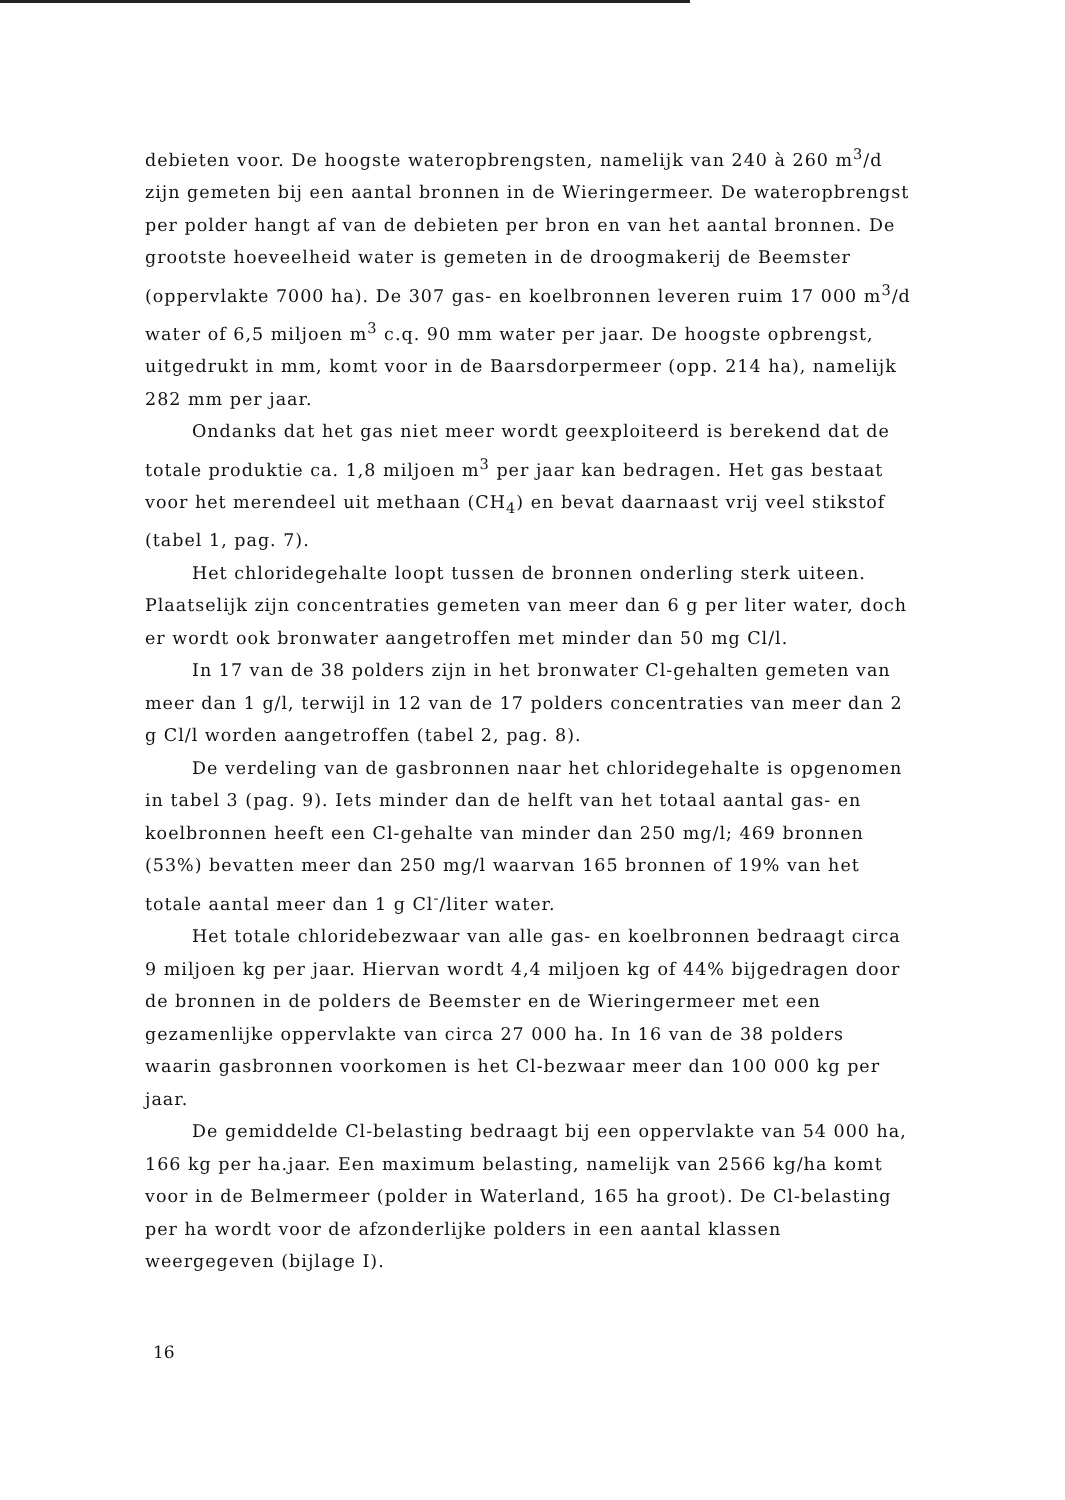debieten voor. De hoogste wateropbrengsten, namelijk van 240 à 260 m<sup>3</sup>/d zijn gemeten bij een aantal bronnen in de Wieringermeer. De wateropbrengst per polder hangt af van de debieten per bron en van het aantal bronnen. De grootste hoeveelheid water is gemeten in de droogmakerij de Beemster (oppervlakte 7000 ha). De 307 gas- en koelbronnen leveren ruim 17 000 m<sup>3</sup>/d water of 6,5 miljoen m<sup>3</sup> c.q. 90 mm water per jaar. De hoogste opbrengst, uitgedrukt in mm, komt voor in de Baarsdorpermeer (opp. 214 ha), namelijk 282 mm per jaar.
Ondanks dat het gas niet meer wordt geexploiteerd is berekend dat de totale produktie ca. 1,8 miljoen m<sup>3</sup> per jaar kan bedragen. Het gas bestaat voor het merendeel uit methaan (CH<sub>4</sub>) en bevat daarnaast vrij veel stikstof (tabel 1, pag. 7).
Het chloridegehalte loopt tussen de bronnen onderling sterk uiteen. Plaatselijk zijn concentraties gemeten van meer dan 6 g per liter water, doch er wordt ook bronwater aangetroffen met minder dan 50 mg Cl/l.
In 17 van de 38 polders zijn in het bronwater Cl-gehalten gemeten van meer dan 1 g/l, terwijl in 12 van de 17 polders concentraties van meer dan 2 g Cl/l worden aangetroffen (tabel 2, pag. 8).
De verdeling van de gasbronnen naar het chloridegehalte is opgenomen in tabel 3 (pag. 9). Iets minder dan de helft van het totaal aantal gas- en koelbronnen heeft een Cl-gehalte van minder dan 250 mg/l; 469 bronnen (53%) bevatten meer dan 250 mg/l waarvan 165 bronnen of 19% van het totale aantal meer dan 1 g Cl<sup>-</sup>/liter water.
Het totale chloridebezwaar van alle gas- en koelbronnen bedraagt circa 9 miljoen kg per jaar. Hiervan wordt 4,4 miljoen kg of 44% bijgedragen door de bronnen in de polders de Beemster en de Wieringermeer met een gezamenlijke oppervlakte van circa 27 000 ha. In 16 van de 38 polders waarin gasbronnen voorkomen is het Cl-bezwaar meer dan 100 000 kg per jaar.
De gemiddelde Cl-belasting bedraagt bij een oppervlakte van 54 000 ha, 166 kg per ha.jaar. Een maximum belasting, namelijk van 2566 kg/ha komt voor in de Belmermeer (polder in Waterland, 165 ha groot). De Cl-belasting per ha wordt voor de afzonderlijke polders in een aantal klassen weergegeven (bijlage I).
16